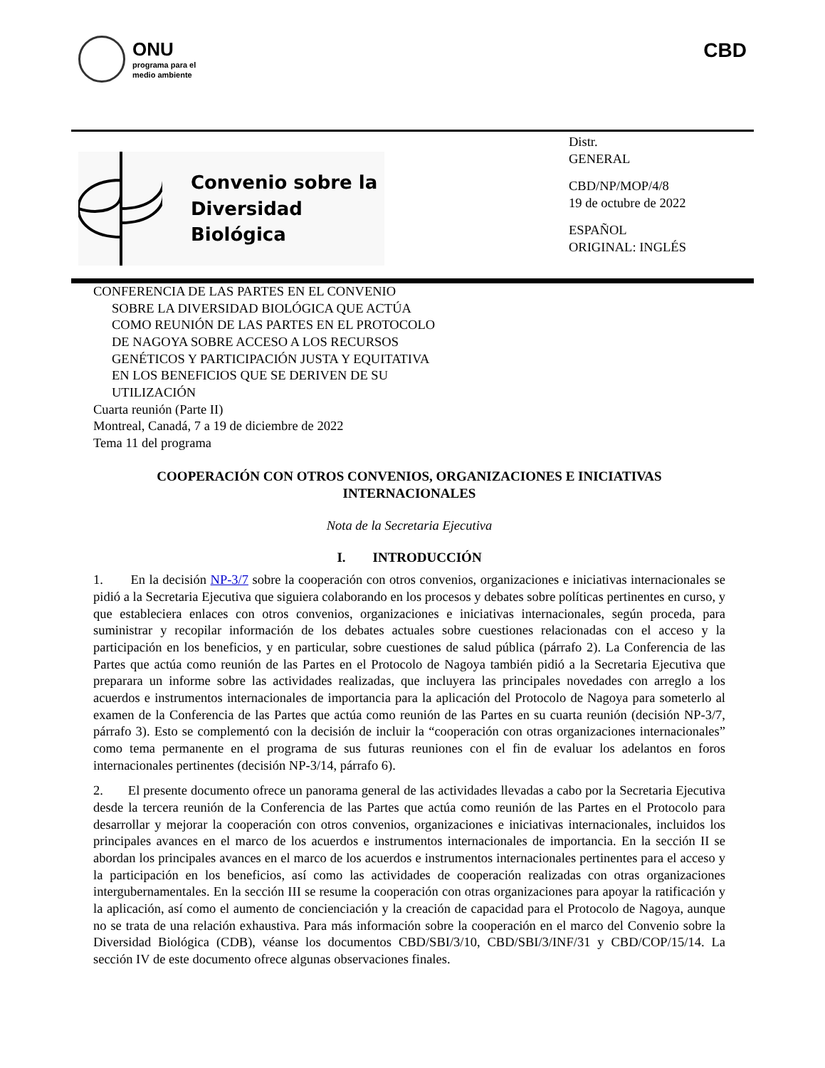ONU
programa para el
medio ambiente
CBD
Convenio sobre la
Diversidad Biológica
Distr.
GENERAL
CBD/NP/MOP/4/8
19 de octubre de 2022
ESPAÑOL
ORIGINAL: INGLÉS
CONFERENCIA DE LAS PARTES EN EL CONVENIO
SOBRE LA DIVERSIDAD BIOLÓGICA QUE ACTÚA
COMO REUNIÓN DE LAS PARTES EN EL PROTOCOLO
DE NAGOYA SOBRE ACCESO A LOS RECURSOS
GENÉTICOS Y PARTICIPACIÓN JUSTA Y EQUITATIVA
EN LOS BENEFICIOS QUE SE DERIVEN DE SU
UTILIZACIÓN
Cuarta reunión (Parte II)
Montreal, Canadá, 7 a 19 de diciembre de 2022
Tema 11 del programa
COOPERACIÓN CON OTROS CONVENIOS, ORGANIZACIONES E INICIATIVAS INTERNACIONALES
Nota de la Secretaria Ejecutiva
I. INTRODUCCIÓN
1. En la decisión NP-3/7 sobre la cooperación con otros convenios, organizaciones e iniciativas internacionales se pidió a la Secretaria Ejecutiva que siguiera colaborando en los procesos y debates sobre políticas pertinentes en curso, y que estableciera enlaces con otros convenios, organizaciones e iniciativas internacionales, según proceda, para suministrar y recopilar información de los debates actuales sobre cuestiones relacionadas con el acceso y la participación en los beneficios, y en particular, sobre cuestiones de salud pública (párrafo 2). La Conferencia de las Partes que actúa como reunión de las Partes en el Protocolo de Nagoya también pidió a la Secretaria Ejecutiva que preparara un informe sobre las actividades realizadas, que incluyera las principales novedades con arreglo a los acuerdos e instrumentos internacionales de importancia para la aplicación del Protocolo de Nagoya para someterlo al examen de la Conferencia de las Partes que actúa como reunión de las Partes en su cuarta reunión (decisión NP-3/7, párrafo 3). Esto se complementó con la decisión de incluir la “cooperación con otras organizaciones internacionales” como tema permanente en el programa de sus futuras reuniones con el fin de evaluar los adelantos en foros internacionales pertinentes (decisión NP-3/14, párrafo 6).
2. El presente documento ofrece un panorama general de las actividades llevadas a cabo por la Secretaria Ejecutiva desde la tercera reunión de la Conferencia de las Partes que actúa como reunión de las Partes en el Protocolo para desarrollar y mejorar la cooperación con otros convenios, organizaciones e iniciativas internacionales, incluidos los principales avances en el marco de los acuerdos e instrumentos internacionales de importancia. En la sección II se abordan los principales avances en el marco de los acuerdos e instrumentos internacionales pertinentes para el acceso y la participación en los beneficios, así como las actividades de cooperación realizadas con otras organizaciones intergubernamentales. En la sección III se resume la cooperación con otras organizaciones para apoyar la ratificación y la aplicación, así como el aumento de concienciación y la creación de capacidad para el Protocolo de Nagoya, aunque no se trata de una relación exhaustiva. Para más información sobre la cooperación en el marco del Convenio sobre la Diversidad Biológica (CDB), véanse los documentos CBD/SBI/3/10, CBD/SBI/3/INF/31 y CBD/COP/15/14. La sección IV de este documento ofrece algunas observaciones finales.